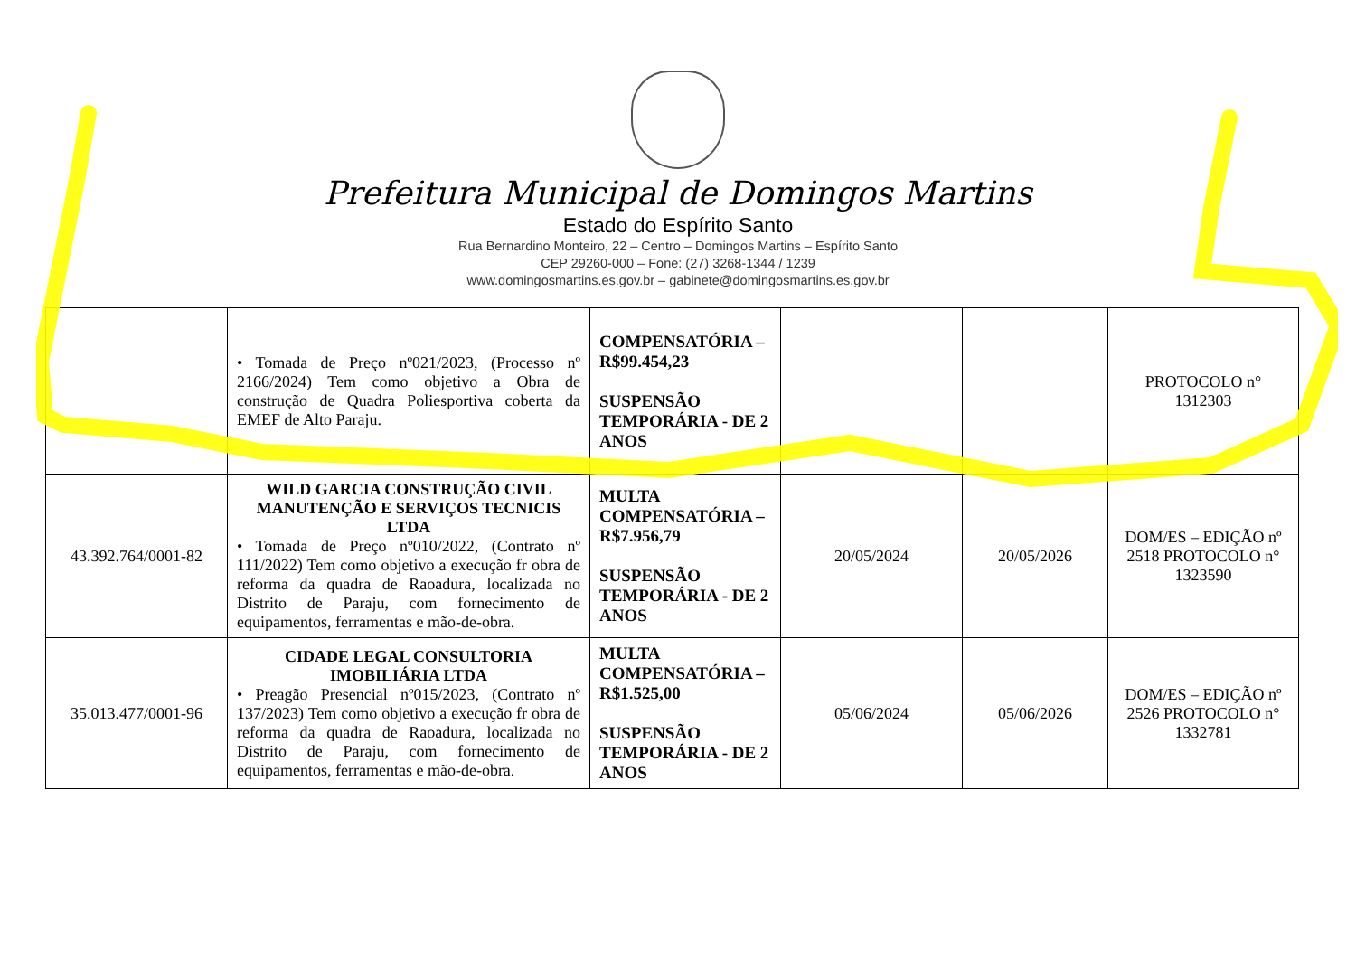Prefeitura Municipal de Domingos Martins
Estado do Espírito Santo
Rua Bernardino Monteiro, 22 – Centro – Domingos Martins – Espírito Santo
CEP 29260-000 – Fone: (27) 3268-1344 / 1239
www.domingosmartins.es.gov.br – gabinete@domingosmartins.es.gov.br
| | • Tomada de Preço nº021/2023, (Processo nº 2166/2024) Tem como objetivo a Obra de construção de Quadra Poliesportiva coberta da EMEF de Alto Paraju. | COMPENSATÓRIA – R$99.454,23 SUSPENSÃO TEMPORÁRIA - DE 2 ANOS | | | PROTOCOLO n° 1312303 |
| 43.392.764/0001-82 | WILD GARCIA CONSTRUÇÃO CIVIL MANUTENÇÃO E SERVIÇOS TECNICIS LTDA • Tomada de Preço nº010/2022, (Contrato nº 111/2022) Tem como objetivo a execução fr obra de reforma da quadra de Raoadura, localizada no Distrito de Paraju, com fornecimento de equipamentos, ferramentas e mão-de-obra. | MULTA COMPENSATÓRIA – R$7.956,79 SUSPENSÃO TEMPORÁRIA - DE 2 ANOS | 20/05/2024 | 20/05/2026 | DOM/ES – EDIÇÃO nº 2518 PROTOCOLO n° 1323590 |
| 35.013.477/0001-96 | CIDADE LEGAL CONSULTORIA IMOBILIÁRIA LTDA • Preagão Presencial nº015/2023, (Contrato nº 137/2023) Tem como objetivo a execução fr obra de reforma da quadra de Raoadura, localizada no Distrito de Paraju, com fornecimento de equipamentos, ferramentas e mão-de-obra. | MULTA COMPENSATÓRIA – R$1.525,00 SUSPENSÃO TEMPORÁRIA - DE 2 ANOS | 05/06/2024 | 05/06/2026 | DOM/ES – EDIÇÃO nº 2526 PROTOCOLO n° 1332781 |